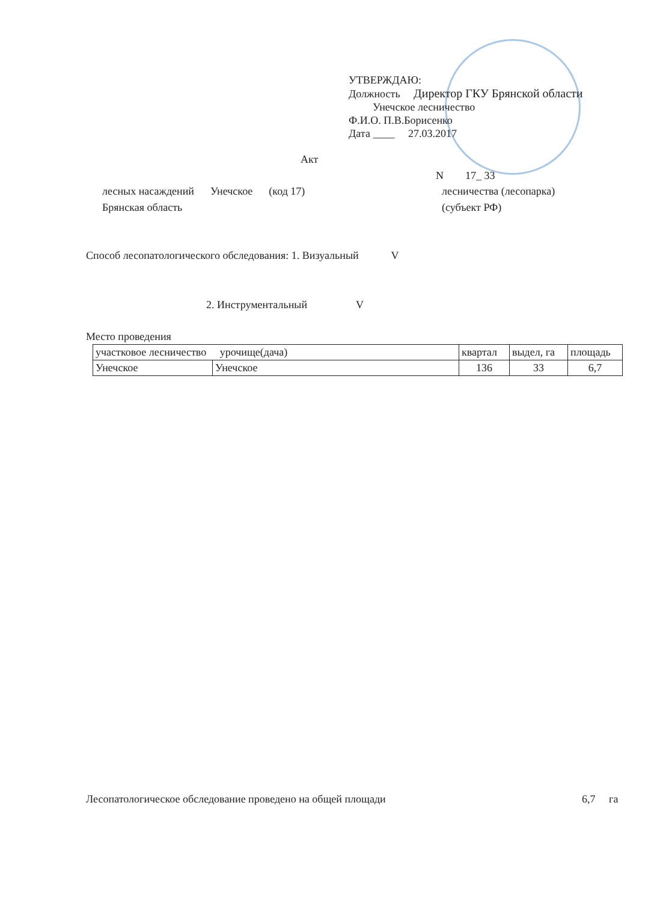УТВЕРЖДАЮ:
Должность Директор ГКУ Брянской области
Унечское лесничество
Ф.И.О. П.В.Борисенко
Дата ____ 27.03.2017
Акт
N 17_ 33
лесных насаждений Унечское (код 17)
лесничества (лесопарка)
Брянская область (субъект РФ)
Способ лесопатологического обследования: 1. Визуальный V
2. Инструментальный V
Место проведения
| участковое лесничество урочище(дача) | | квартал | выдел, га | площадь |
| --- | --- | --- | --- | --- |
| Унечское | Унечское | 136 | 33 | 6,7 |
Лесопатологическое обследование проведено на общей площади
6,7 га